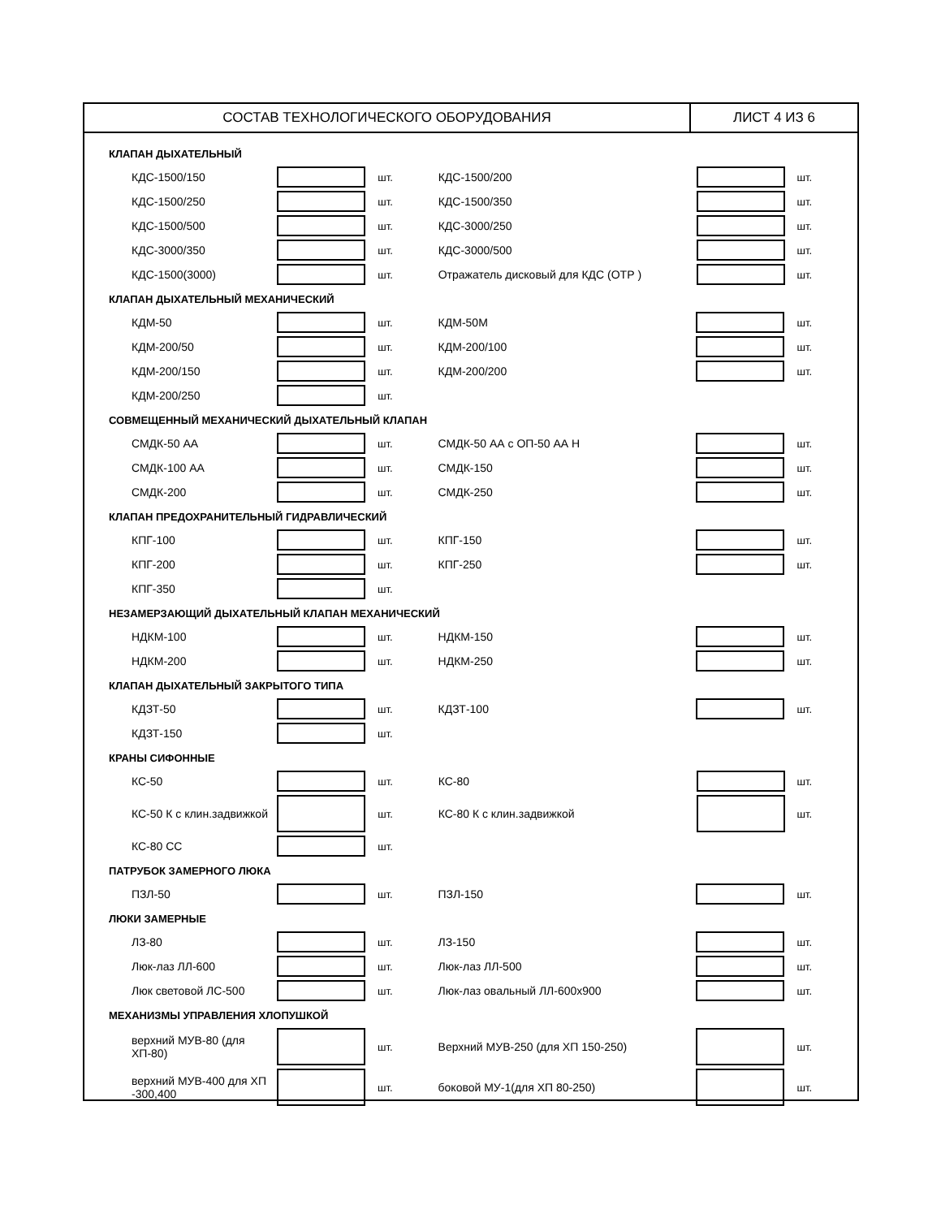СОСТАВ ТЕХНОЛОГИЧЕСКОГО ОБОРУДОВАНИЯ ЛИСТ 4 ИЗ 6
КЛАПАН ДЫХАТЕЛЬНЫЙ
| КДС-1500/150 | | шт. | КДС-1500/200 | | шт. |
| КДС-1500/250 | | шт. | КДС-1500/350 | | шт. |
| КДС-1500/500 | | шт. | КДС-3000/250 | | шт. |
| КДС-3000/350 | | шт. | КДС-3000/500 | | шт. |
| КДС-1500(3000) | | шт. | Отражатель дисковый для КДС (ОТР ) | | шт. |
КЛАПАН ДЫХАТЕЛЬНЫЙ МЕХАНИЧЕСКИЙ
| КДМ-50 | | шт. | КДМ-50М | | шт. |
| КДМ-200/50 | | шт. | КДМ-200/100 | | шт. |
| КДМ-200/150 | | шт. | КДМ-200/200 | | шт. |
| КДМ-200/250 | | шт. | | | |
СОВМЕЩЕННЫЙ МЕХАНИЧЕСКИЙ ДЫХАТЕЛЬНЫЙ КЛАПАН
| СМДК-50 АА | | шт. | СМДК-50 АА с ОП-50 АА Н | | шт. |
| СМДК-100 АА | | шт. | СМДК-150 | | шт. |
| СМДК-200 | | шт. | СМДК-250 | | шт. |
КЛАПАН ПРЕДОХРАНИТЕЛЬНЫЙ ГИДРАВЛИЧЕСКИЙ
| КПГ-100 | | шт. | КПГ-150 | | шт. |
| КПГ-200 | | шт. | КПГ-250 | | шт. |
| КПГ-350 | | шт. | | | |
НЕЗАМЕРЗАЮЩИЙ ДЫХАТЕЛЬНЫЙ КЛАПАН МЕХАНИЧЕСКИЙ
| НДКМ-100 | | шт. | НДКМ-150 | | шт. |
| НДКМ-200 | | шт. | НДКМ-250 | | шт. |
КЛАПАН ДЫХАТЕЛЬНЫЙ ЗАКРЫТОГО ТИПА
| КДЗТ-50 | | шт. | КДЗТ-100 | | шт. |
| КДЗТ-150 | | шт. | | | |
КРАНЫ СИФОННЫЕ
| КС-50 | | шт. | КС-80 | | шт. |
| КС-50 К с клин.задвижкой | | шт. | КС-80 К с клин.задвижкой | | шт. |
| КС-80 СС | | шт. | | | |
ПАТРУБОК ЗАМЕРНОГО ЛЮКА
| ПЗЛ-50 | | шт. | ПЗЛ-150 | | шт. |
ЛЮКИ ЗАМЕРНЫЕ
| ЛЗ-80 | | шт. | ЛЗ-150 | | шт. |
| Люк-лаз ЛЛ-600 | | шт. | Люк-лаз ЛЛ-500 | | шт. |
| Люк световой ЛС-500 | | шт. | Люк-лаз овальный ЛЛ-600х900 | | шт. |
МЕХАНИЗМЫ УПРАВЛЕНИЯ ХЛОПУШКОЙ
| верхний МУВ-80 (для ХП-80) | | шт. | Верхний МУВ-250 (для ХП 150-250) | | шт. |
| верхний МУВ-400 для ХП -300,400 | | шт. | боковой МУ-1(для ХП 80-250) | | шт. |